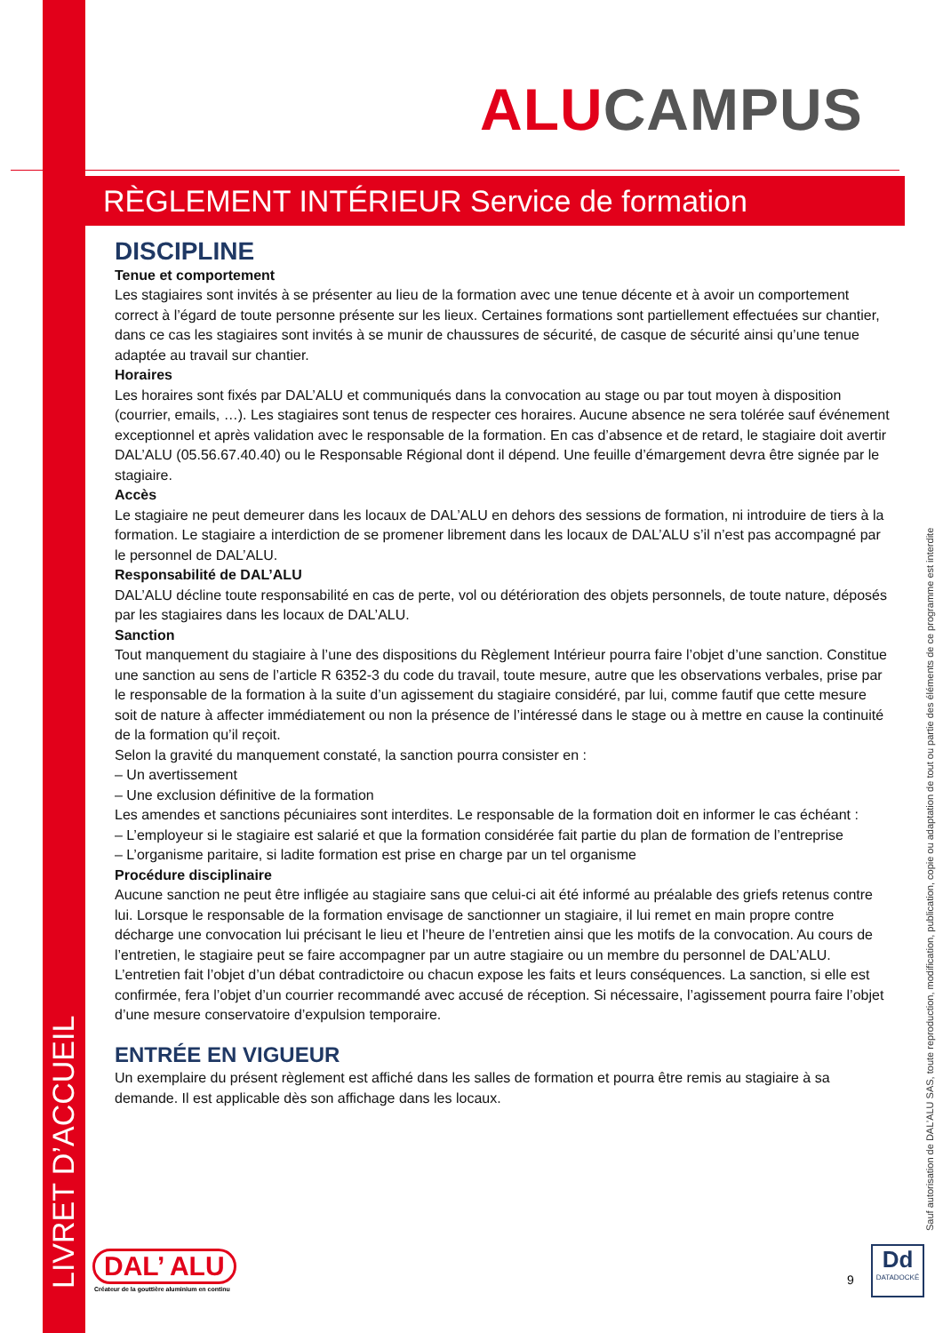ALU CAMPUS
RÈGLEMENT INTÉRIEUR Service de formation
DISCIPLINE
Tenue et comportement
Les stagiaires sont invités à se présenter au lieu de la formation avec une tenue décente et à avoir un comportement correct à l’égard de toute personne présente sur les lieux. Certaines formations sont partiellement effectuées sur chantier, dans ce cas les stagiaires sont invités à se munir de chaussures de sécurité, de casque de sécurité ainsi qu’une tenue adaptée au travail sur chantier.
Horaires
Les horaires sont fixés par DAL’ALU et communiqués dans la convocation au stage ou par tout moyen à disposition (courrier, emails, …). Les stagiaires sont tenus de respecter ces horaires. Aucune absence ne sera tolérée sauf événement exceptionnel et après validation avec le responsable de la formation. En cas d’absence et de retard, le stagiaire doit avertir DAL’ALU (05.56.67.40.40) ou le Responsable Régional dont il dépend. Une feuille d’émargement devra être signée par le stagiaire.
Accès
Le stagiaire ne peut demeurer dans les locaux de DAL’ALU en dehors des sessions de formation, ni introduire de tiers à la formation. Le stagiaire a interdiction de se promener librement dans les locaux de DAL’ALU s’il n’est pas accompagné par le personnel de DAL’ALU.
Responsabilité de DAL’ALU
DAL’ALU décline toute responsabilité en cas de perte, vol ou détérioration des objets personnels, de toute nature, déposés par les stagiaires dans les locaux de DAL’ALU.
Sanction
Tout manquement du stagiaire à l’une des dispositions du Règlement Intérieur pourra faire l’objet d’une sanction. Constitue une sanction au sens de l’article R 6352-3 du code du travail, toute mesure, autre que les observations verbales, prise par le responsable de la formation à la suite d’un agissement du stagiaire considéré, par lui, comme fautif que cette mesure soit de nature à affecter immédiatement ou non la présence de l’intéressé dans le stage ou à mettre en cause la continuité de la formation qu’il reçoit.
Selon la gravité du manquement constaté, la sanction pourra consister en :
– Un avertissement
– Une exclusion définitive de la formation
Les amendes et sanctions pécuniaires sont interdites. Le responsable de la formation doit en informer le cas échéant :
– L’employeur si le stagiaire est salarié et que la formation considérée fait partie du plan de formation de l’entreprise
– L’organisme paritaire, si ladite formation est prise en charge par un tel organisme
Procédure disciplinaire
Aucune sanction ne peut être infligée au stagiaire sans que celui-ci ait été informé au préalable des griefs retenus contre lui. Lorsque le responsable de la formation envisage de sanctionner un stagiaire, il lui remet en main propre contre décharge une convocation lui précisant le lieu et l’heure de l’entretien ainsi que les motifs de la convocation. Au cours de l’entretien, le stagiaire peut se faire accompagner par un autre stagiaire ou un membre du personnel de DAL’ALU. L’entretien fait l’objet d’un débat contradictoire ou chacun expose les faits et leurs conséquences. La sanction, si elle est confirmée, fera l’objet d’un courrier recommandé avec accusé de réception. Si nécessaire, l’agissement pourra faire l’objet d’une mesure conservatoire d’expulsion temporaire.
ENTRÉE EN VIGUEUR
Un exemplaire du présent règlement est affiché dans les salles de formation et pourra être remis au stagiaire à sa demande. Il est applicable dès son affichage dans les locaux.
LIVRET D’ACCUEIL
Sauf autorisation de DAL’ALU SAS, toute reproduction, modification, publication, copie ou adaptation de tout ou partie des éléments de ce programme est interdite
DAL’ ALU
Créateur de la gouttière aluminium en continu
9
Dd
DATADOCKÉ